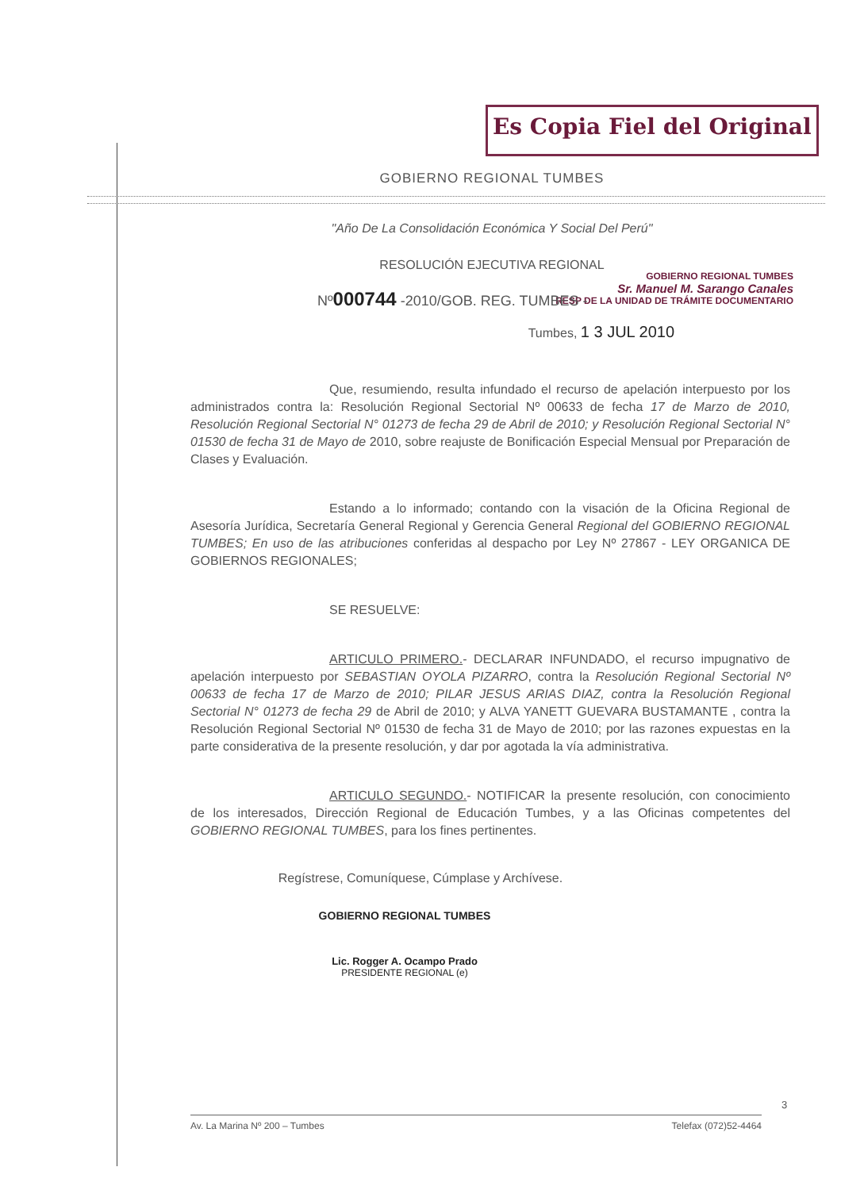Es Copia Fiel del Original
GOBIERNO REGIONAL TUMBES
"Año De La Consolidación Económica Y Social Del Perú"
RESOLUCIÓN EJECUTIVA REGIONAL
Nº000744 -2010/GOB. REG. TUMBES -
GOBIERNO REGIONAL TUMBES
Sr. Manuel M. Sarango Canales
RESP DE LA UNIDAD DE TRÁMITE DOCUMENTARIO
Tumbes, 1 3 JUL 2010
Que, resumiendo, resulta infundado el recurso de apelación interpuesto por los administrados contra la: Resolución Regional Sectorial Nº 00633 de fecha 17 de Marzo de 2010, Resolución Regional Sectorial N° 01273 de fecha 29 de Abril de 2010; y Resolución Regional Sectorial N° 01530 de fecha 31 de Mayo de 2010, sobre reajuste de Bonificación Especial Mensual por Preparación de Clases y Evaluación.
Estando a lo informado; contando con la visación de la Oficina Regional de Asesoría Jurídica, Secretaría General Regional y Gerencia General Regional del GOBIERNO REGIONAL TUMBES; En uso de las atribuciones conferidas al despacho por Ley Nº 27867 - LEY ORGANICA DE GOBIERNOS REGIONALES;
SE RESUELVE:
ARTICULO PRIMERO.- DECLARAR INFUNDADO, el recurso impugnativo de apelación interpuesto por SEBASTIAN OYOLA PIZARRO, contra la Resolución Regional Sectorial Nº 00633 de fecha 17 de Marzo de 2010; PILAR JESUS ARIAS DIAZ, contra la Resolución Regional Sectorial N° 01273 de fecha 29 de Abril de 2010; y ALVA YANETT GUEVARA BUSTAMANTE , contra la Resolución Regional Sectorial Nº 01530 de fecha 31 de Mayo de 2010; por las razones expuestas en la parte considerativa de la presente resolución, y dar por agotada la vía administrativa.
ARTICULO SEGUNDO.- NOTIFICAR la presente resolución, con conocimiento de los interesados, Dirección Regional de Educación Tumbes, y a las Oficinas competentes del GOBIERNO REGIONAL TUMBES, para los fines pertinentes.
Regístrese, Comuníquese, Cúmplase y Archívese.
GOBIERNO REGIONAL TUMBES
Lic. Rogger A. Ocampo Prado
PRESIDENTE REGIONAL (e)
3
Av. La Marina Nº 200 – Tumbes Telefax (072)52-4464